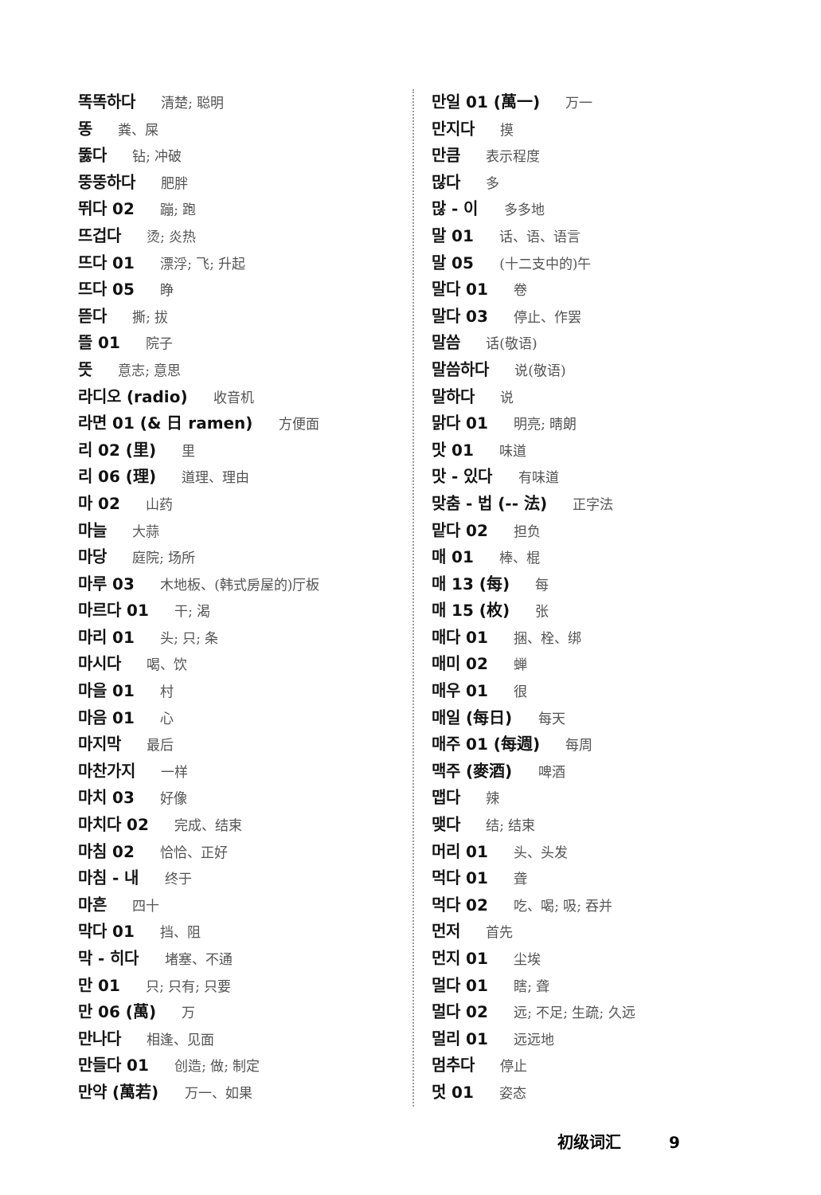똑똑하다 清楚; 聪明
똥 粪、屎
뚫다 钻; 冲破
뚱뚱하다 肥胖
뛰다 02 蹦; 跑
뜨겁다 烫; 炎热
뜨다 01 漂浮; 飞; 升起
뜨다 05 睁
뜯다 撕; 拔
뜰 01 院子
뜻 意志; 意思
라디오 (radio) 收音机
라면 01 (& 日 ramen) 方便面
리 02 (里) 里
리 06 (理) 道理、理由
마 02 山药
마늘 大蒜
마당 庭院; 场所
마루 03 木地板、(韩式房屋的)厅板
마르다 01 干; 渴
마리 01 头; 只; 条
마시다 喝、饮
마을 01 村
마음 01 心
마지막 最后
마찬가지 一样
마치 03 好像
마치다 02 完成、结束
마침 02 恰恰、正好
마침 - 내 终于
마흔 四十
막다 01 挡、阻
막 - 히다 堵塞、不通
만 01 只; 只有; 只要
만 06 (萬) 万
만나다 相逢、见面
만들다 01 创造; 做; 制定
만약 (萬若) 万一、如果
만일 01 (萬一) 万一
만지다 摸
만큼 表示程度
많다 多
많 - 이 多多地
말 01 话、语、语言
말 05 (十二支中的)午
말다 01 卷
말다 03 停止、作罢
말씀 话(敬语)
말씀하다 说(敬语)
말하다 说
맑다 01 明亮; 晴朗
맛 01 味道
맛 - 있다 有味道
맞춤 - 법 (-- 法) 正字法
맡다 02 担负
매 01 棒、棍
매 13 (每) 每
매 15 (枚) 张
매다 01 捆、栓、绑
매미 02 蝉
매우 01 很
매일 (每日) 每天
매주 01 (每週) 每周
맥주 (麥酒) 啤酒
맵다 辣
맺다 结; 结束
머리 01 头、头发
먹다 01 聋
먹다 02 吃、喝; 吸; 吞并
먼저 首先
먼지 01 尘埃
멀다 01 瞎; 聋
멀다 02 远; 不足; 生疏; 久远
멀리 01 远远地
멈추다 停止
멋 01 姿态
初级词汇 9